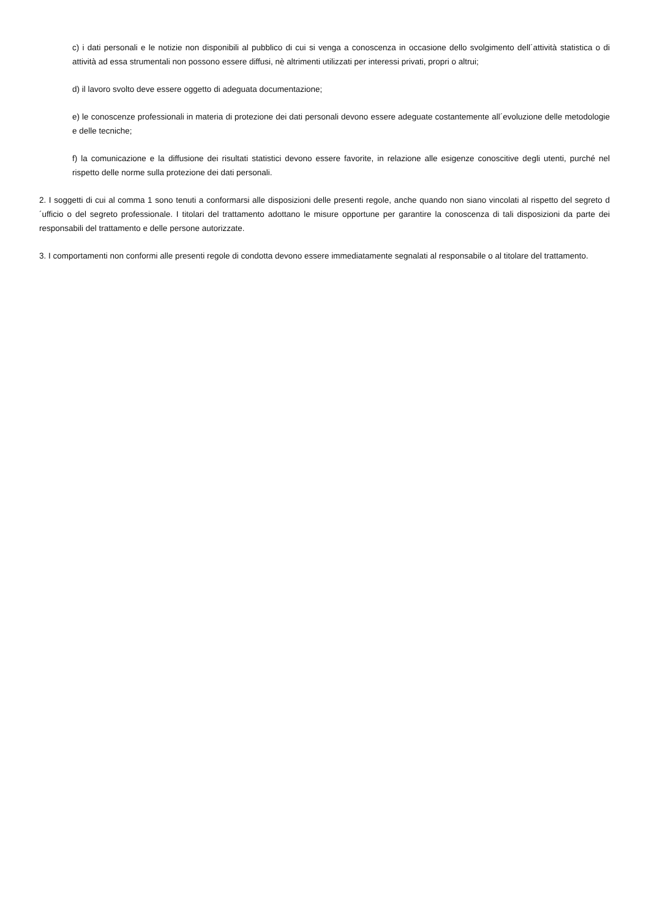c) i dati personali e le notizie non disponibili al pubblico di cui si venga a conoscenza in occasione dello svolgimento dell´attività statistica o di attività ad essa strumentali non possono essere diffusi, nè altrimenti utilizzati per interessi privati, propri o altrui;
d) il lavoro svolto deve essere oggetto di adeguata documentazione;
e) le conoscenze professionali in materia di protezione dei dati personali devono essere adeguate costantemente all´evoluzione delle metodologie e delle tecniche;
f) la comunicazione e la diffusione dei risultati statistici devono essere favorite, in relazione alle esigenze conoscitive degli utenti, purché nel rispetto delle norme sulla protezione dei dati personali.
2. I soggetti di cui al comma 1 sono tenuti a conformarsi alle disposizioni delle presenti regole, anche quando non siano vincolati al rispetto del segreto d´ufficio o del segreto professionale. I titolari del trattamento adottano le misure opportune per garantire la conoscenza di tali disposizioni da parte dei responsabili del trattamento e delle persone autorizzate.
3. I comportamenti non conformi alle presenti regole di condotta devono essere immediatamente segnalati al responsabile o al titolare del trattamento.